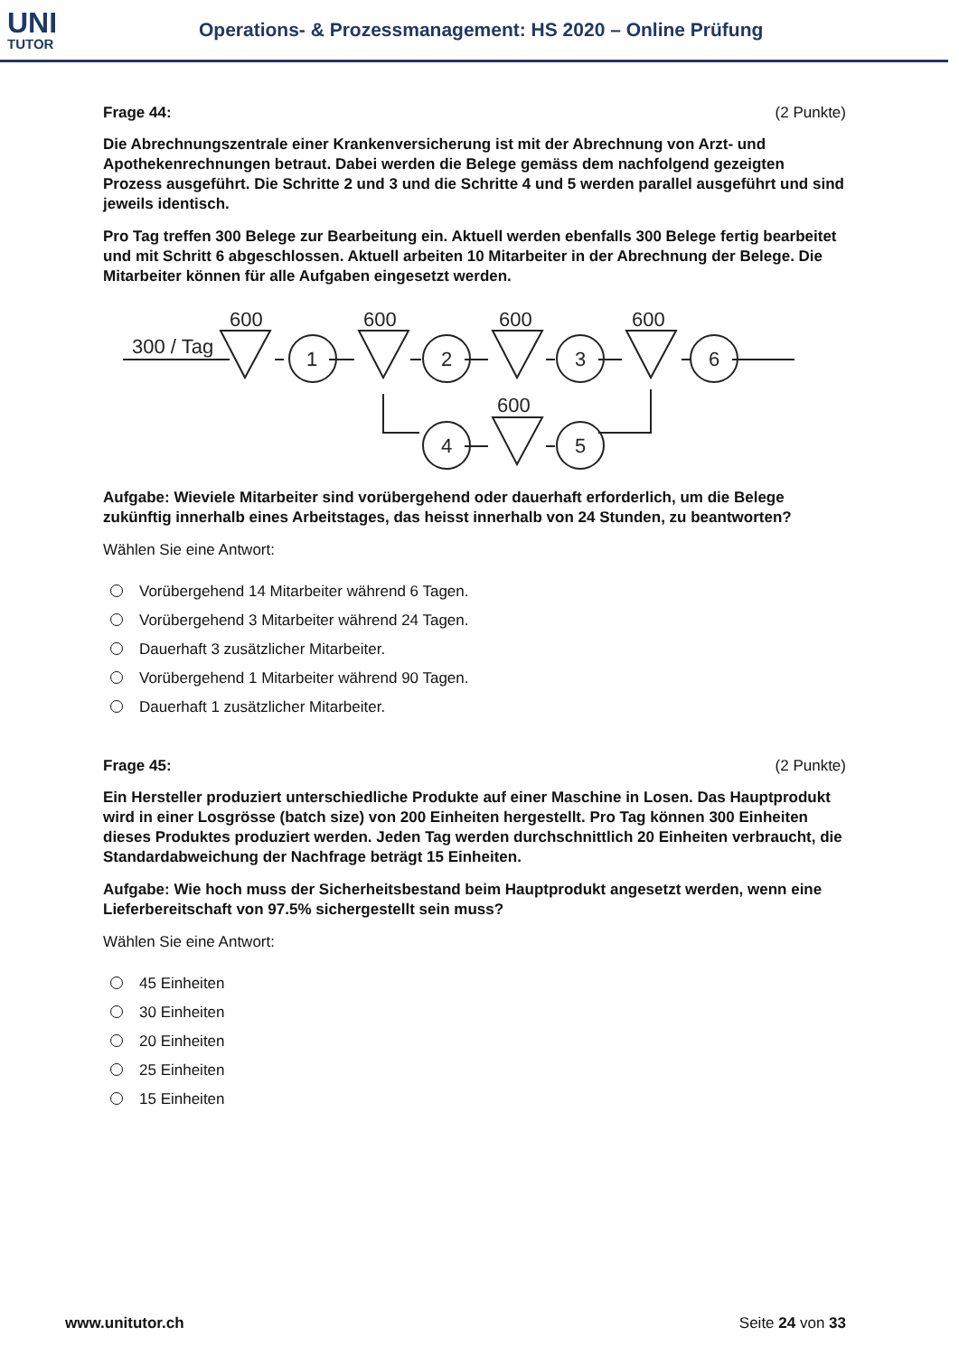UNI
TUTOR
Operations- & Prozessmanagement: HS 2020 – Online Prüfung
Frage 44: (2 Punkte)
Die Abrechnungszentrale einer Krankenversicherung ist mit der Abrechnung von Arzt- und Apothekenrechnungen betraut. Dabei werden die Belege gemäss dem nachfolgend gezeigten Prozess ausgeführt. Die Schritte 2 und 3 und die Schritte 4 und 5 werden parallel ausgeführt und sind jeweils identisch.
Pro Tag treffen 300 Belege zur Bearbeitung ein. Aktuell werden ebenfalls 300 Belege fertig bearbeitet und mit Schritt 6 abgeschlossen. Aktuell arbeiten 10 Mitarbeiter in der Abrechnung der Belege. Die Mitarbeiter können für alle Aufgaben eingesetzt werden.
600
600
600
600
600
300 / Tag
1
2
3
6
4
5
Aufgabe: Wieviele Mitarbeiter sind vorübergehend oder dauerhaft erforderlich, um die Belege zukünftig innerhalb eines Arbeitstages, das heisst innerhalb von 24 Stunden, zu beantworten?
Wählen Sie eine Antwort:
Vorübergehend 14 Mitarbeiter während 6 Tagen.
Vorübergehend 3 Mitarbeiter während 24 Tagen.
Dauerhaft 3 zusätzlicher Mitarbeiter.
Vorübergehend 1 Mitarbeiter während 90 Tagen.
Dauerhaft 1 zusätzlicher Mitarbeiter.
Frage 45: (2 Punkte)
Ein Hersteller produziert unterschiedliche Produkte auf einer Maschine in Losen. Das Hauptprodukt wird in einer Losgrösse (batch size) von 200 Einheiten hergestellt. Pro Tag können 300 Einheiten dieses Produktes produziert werden. Jeden Tag werden durchschnittlich 20 Einheiten verbraucht, die Standardabweichung der Nachfrage beträgt 15 Einheiten.
Aufgabe: Wie hoch muss der Sicherheitsbestand beim Hauptprodukt angesetzt werden, wenn eine Lieferbereitschaft von 97.5% sichergestellt sein muss?
Wählen Sie eine Antwort:
45 Einheiten
30 Einheiten
20 Einheiten
25 Einheiten
15 Einheiten
www.unitutor.ch Seite 24 von 33